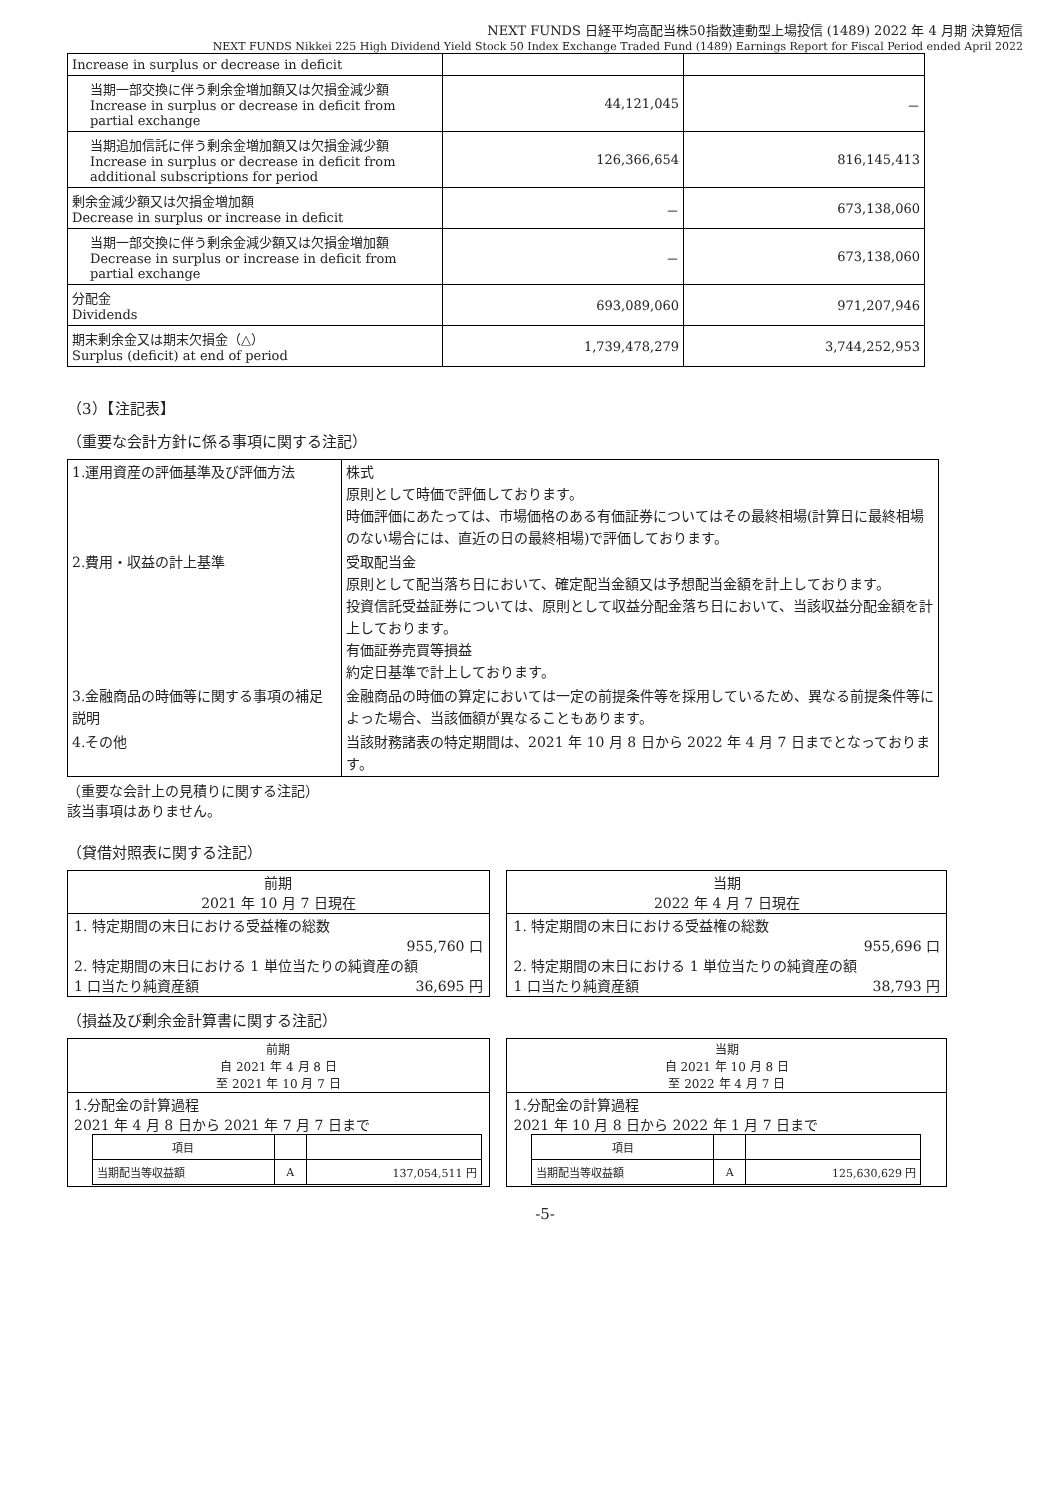NEXT FUNDS 日経平均高配当株50指数連動型上場投信 (1489) 2022 年 4 月期 決算短信
NEXT FUNDS Nikkei 225 High Dividend Yield Stock 50 Index Exchange Traded Fund (1489) Earnings Report for Fiscal Period ended April 2022
| Increase in surplus or decrease in deficit | | |
| 当期一部交換に伴う剰余金増加額又は欠損金減少額 Increase in surplus or decrease in deficit from partial exchange | 44,121,045 | － |
| 当期追加信託に伴う剰余金増加額又は欠損金減少額 Increase in surplus or decrease in deficit from additional subscriptions for period | 126,366,654 | 816,145,413 |
| 剰余金減少額又は欠損金増加額 Decrease in surplus or increase in deficit | － | 673,138,060 |
| 当期一部交換に伴う剰余金減少額又は欠損金増加額 Decrease in surplus or increase in deficit from partial exchange | － | 673,138,060 |
| 分配金 Dividends | 693,089,060 | 971,207,946 |
| 期末剰余金又は期末欠損金（△） Surplus (deficit) at end of period | 1,739,478,279 | 3,744,252,953 |
（3）【注記表】
（重要な会計方針に係る事項に関する注記）
| 1.運用資産の評価基準及び評価方法 | 株式 原則として時価で評価しております。 時価評価にあたっては、市場価格のある有価証券についてはその最終相場(計算日に最終相場のない場合には、直近の日の最終相場)で評価しております。 |
| 2.費用・収益の計上基準 | 受取配当金 原則として配当落ち日において、確定配当金額又は予想配当金額を計上しております。 投資信託受益証券については、原則として収益分配金落ち日において、当該収益分配金額を計上しております。 有価証券売買等損益 約定日基準で計上しております。 |
| 3.金融商品の時価等に関する事項の補足説明 | 金融商品の時価の算定においては一定の前提条件等を採用しているため、異なる前提条件等によった場合、当該価額が異なることもあります。 |
| 4.その他 | 当該財務諸表の特定期間は、2021 年 10 月 8 日から 2022 年 4 月 7 日までとなっております。 |
（重要な会計上の見積りに関する注記）
該当事項はありません。
（貸借対照表に関する注記）
| 前期 2021 年 10 月 7 日現在 | | 当期 2022 年 4 月 7 日現在 |
| 1. 特定期間の末日における受益権の総数 955,760 口 2. 特定期間の末日における 1 単位当たりの純資産の額 1 口当たり純資産額 36,695 円 | | 1. 特定期間の末日における受益権の総数 955,696 口 2. 特定期間の末日における 1 単位当たりの純資産の額 1 口当たり純資産額 38,793 円 |
（損益及び剰余金計算書に関する注記）
| 前期 自 2021 年 4 月 8 日 至 2021 年 10 月 7 日 | | 当期 自 2021 年 10 月 8 日 至 2022 年 4 月 7 日 |
| 1.分配金の計算過程 2021 年 4 月 8 日から 2021 年 7 月 7 日まで / 項目 / / / / 当期配当等収益額 / A / 137,054,511 円 / | | 1.分配金の計算過程 2021 年 10 月 8 日から 2022 年 1 月 7 日まで / 項目 / / / / 当期配当等収益額 / A / 125,630,629 円 / |
-5-